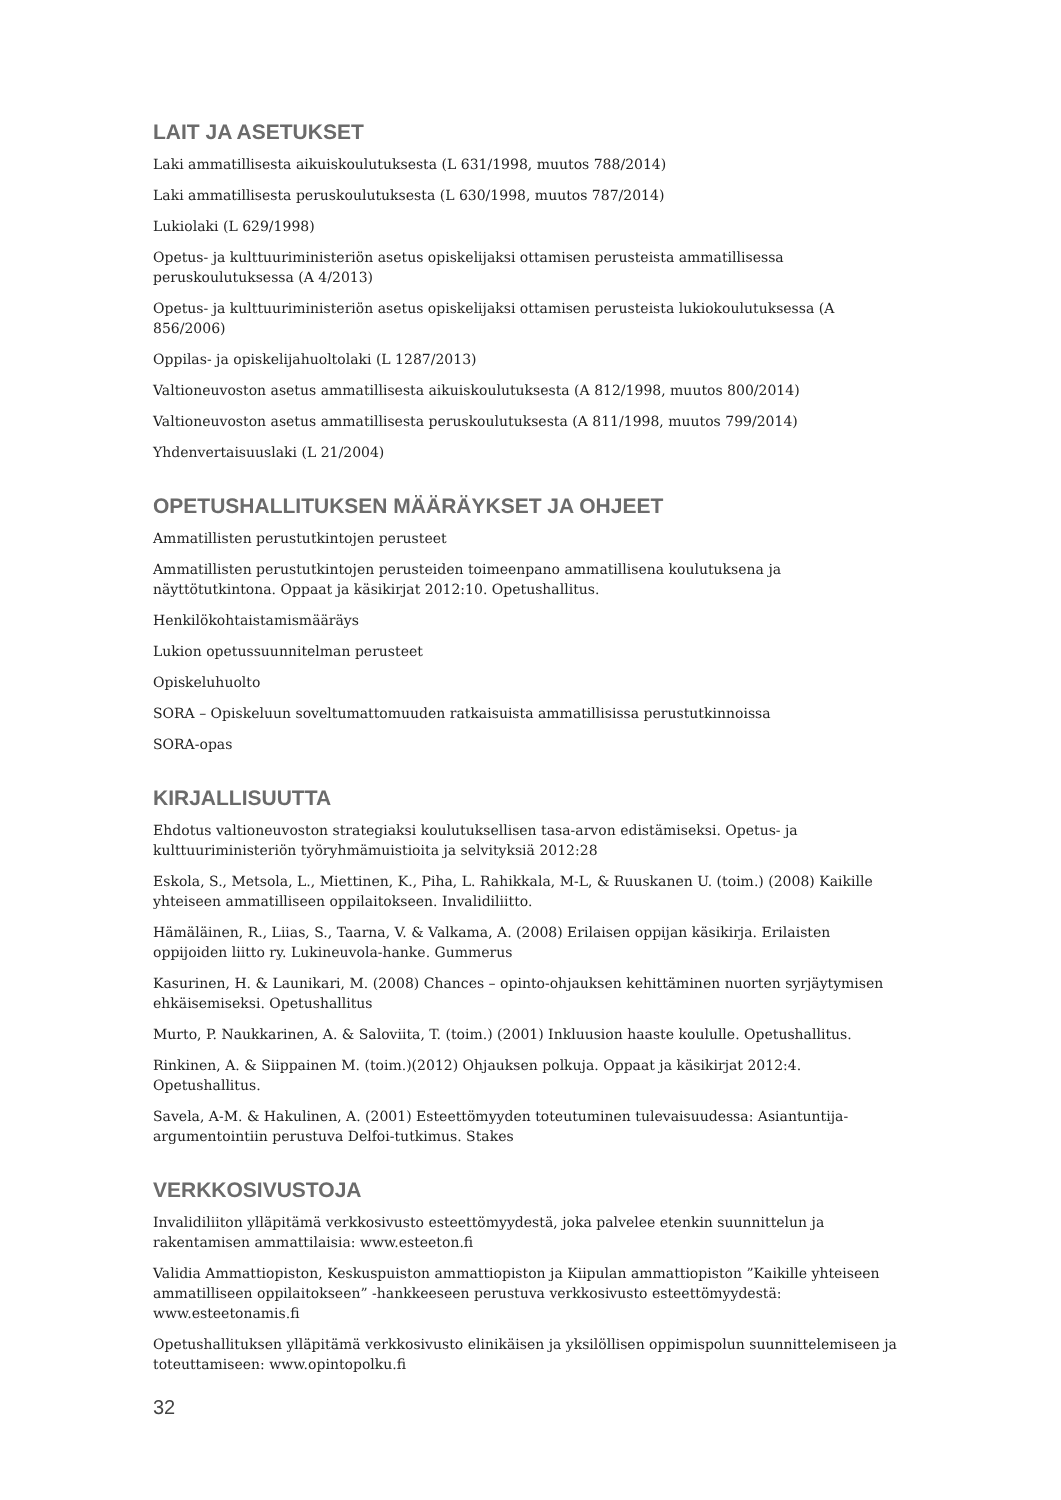LAIT JA ASETUKSET
Laki ammatillisesta aikuiskoulutuksesta (L 631/1998, muutos 788/2014)
Laki ammatillisesta peruskoulutuksesta (L 630/1998, muutos 787/2014)
Lukiolaki (L 629/1998)
Opetus- ja kulttuuriministeriön asetus opiskelijaksi ottamisen perusteista ammatillisessa peruskoulutuksessa (A 4/2013)
Opetus- ja kulttuuriministeriön asetus opiskelijaksi ottamisen perusteista lukiokoulutuksessa (A 856/2006)
Oppilas- ja opiskelijahuoltolaki (L 1287/2013)
Valtioneuvoston asetus ammatillisesta aikuiskoulutuksesta (A 812/1998, muutos 800/2014)
Valtioneuvoston asetus ammatillisesta peruskoulutuksesta (A 811/1998, muutos 799/2014)
Yhdenvertaisuuslaki (L 21/2004)
OPETUSHALLITUKSEN MÄÄRÄYKSET JA OHJEET
Ammatillisten perustutkintojen perusteet
Ammatillisten perustutkintojen perusteiden toimeenpano ammatillisena koulutuksena ja näyttötutkintona. Oppaat ja käsikirjat 2012:10. Opetushallitus.
Henkilökohtaistamismääräys
Lukion opetussuunnitelman perusteet
Opiskeluhuolto
SORA – Opiskeluun soveltumattomuuden ratkaisuista ammatillisissa perustutkinnoissa
SORA-opas
KIRJALLISUUTTA
Ehdotus valtioneuvoston strategiaksi koulutuksellisen tasa-arvon edistämiseksi. Opetus- ja kulttuuriministeriön työryhmämuistioita ja selvityksiä 2012:28
Eskola, S., Metsola, L., Miettinen, K., Piha, L. Rahikkala, M-L, & Ruuskanen U. (toim.) (2008) Kaikille yhteiseen ammatilliseen oppilaitokseen. Invalidiliitto.
Hämäläinen, R., Liias, S., Taarna, V. & Valkama, A. (2008) Erilaisen oppijan käsikirja. Erilaisten oppijoiden liitto ry. Lukineuvola-hanke. Gummerus
Kasurinen, H. & Launikari, M. (2008) Chances – opinto-ohjauksen kehittäminen nuorten syrjäytymisen ehkäisemiseksi. Opetushallitus
Murto, P. Naukkarinen, A. & Saloviita, T. (toim.) (2001) Inkluusion haaste koululle. Opetushallitus.
Rinkinen, A. & Siippainen M. (toim.)(2012) Ohjauksen polkuja. Oppaat ja käsikirjat 2012:4. Opetushallitus.
Savela, A-M. & Hakulinen, A. (2001) Esteettömyyden toteutuminen tulevaisuudessa: Asiantuntija-argumentointiin perustuva Delfoi-tutkimus. Stakes
VERKKOSIVUSTOJA
Invalidiliiton ylläpitämä verkkosivusto esteettömyydestä, joka palvelee etenkin suunnittelun ja rakentamisen ammattilaisia: www.esteeton.fi
Validia Ammattiopiston, Keskuspuiston ammattiopiston ja Kiipulan ammattiopiston ”Kaikille yhteiseen ammatilliseen oppilaitokseen” -hankkeeseen perustuva verkkosivusto esteettömyydestä: www.esteetonamis.fi
Opetushallituksen ylläpitämä verkkosivusto elinikäisen ja yksilöllisen oppimispolun suunnittelemiseen ja toteuttamiseen: www.opintopolku.fi
32